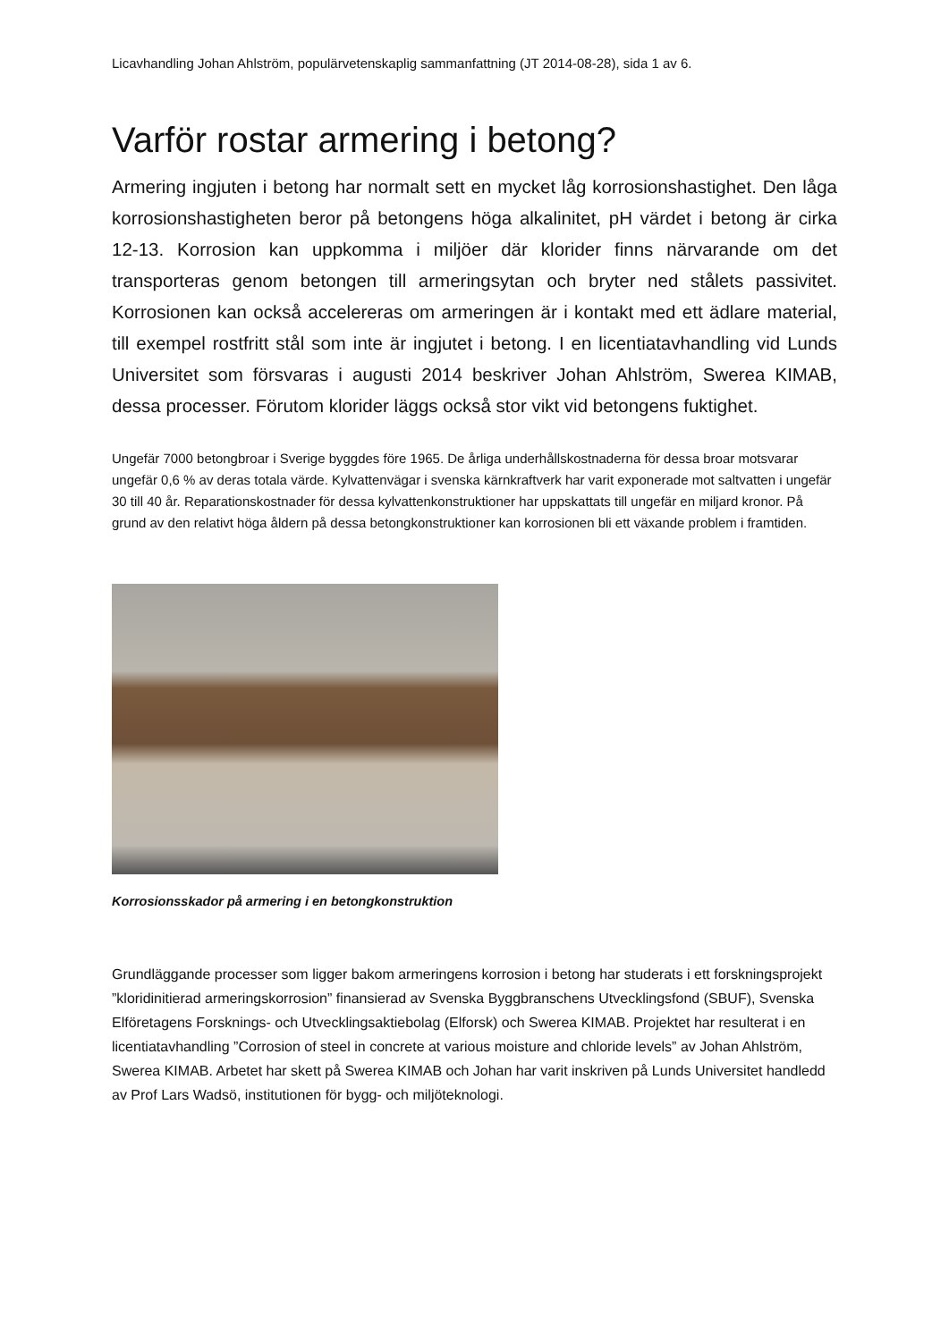Licavhandling Johan Ahlström, populärvetenskaplig sammanfattning (JT 2014-08-28), sida 1 av 6.
Varför rostar armering i betong?
Armering ingjuten i betong har normalt sett en mycket låg korrosionshastighet. Den låga korrosionshastigheten beror på betongens höga alkalinitet, pH värdet i betong är cirka 12-13. Korrosion kan uppkomma i miljöer där klorider finns närvarande om det transporteras genom betongen till armeringsytan och bryter ned stålets passivitet. Korrosionen kan också accelereras om armeringen är i kontakt med ett ädlare material, till exempel rostfritt stål som inte är ingjutet i betong. I en licentiatavhandling vid Lunds Universitet som försvaras i augusti 2014 beskriver Johan Ahlström, Swerea KIMAB, dessa processer. Förutom klorider läggs också stor vikt vid betongens fuktighet.
Ungefär 7000 betongbroar i Sverige byggdes före 1965. De årliga underhållskostnaderna för dessa broar motsvarar ungefär 0,6 % av deras totala värde. Kylvattenvägar i svenska kärnkraftverk har varit exponerade mot saltvatten i ungefär 30 till 40 år. Reparationskostnader för dessa kylvattenkonstruktioner har uppskattats till ungefär en miljard kronor. På grund av den relativt höga åldern på dessa betongkonstruktioner kan korrosionen bli ett växande problem i framtiden.
Korrosionsskador på armering i en betongkonstruktion
Grundläggande processer som ligger bakom armeringens korrosion i betong har studerats i ett forskningsprojekt ”kloridinitierad armeringskorrosion” finansierad av Svenska Byggbranschens Utvecklingsfond (SBUF), Svenska Elföretagens Forsknings- och Utvecklingsaktiebolag (Elforsk) och Swerea KIMAB. Projektet har resulterat i en licentiatavhandling ”Corrosion of steel in concrete at various moisture and chloride levels” av Johan Ahlström, Swerea KIMAB. Arbetet har skett på Swerea KIMAB och Johan har varit inskriven på Lunds Universitet handledd av Prof Lars Wadsö, institutionen för bygg- och miljöteknologi.